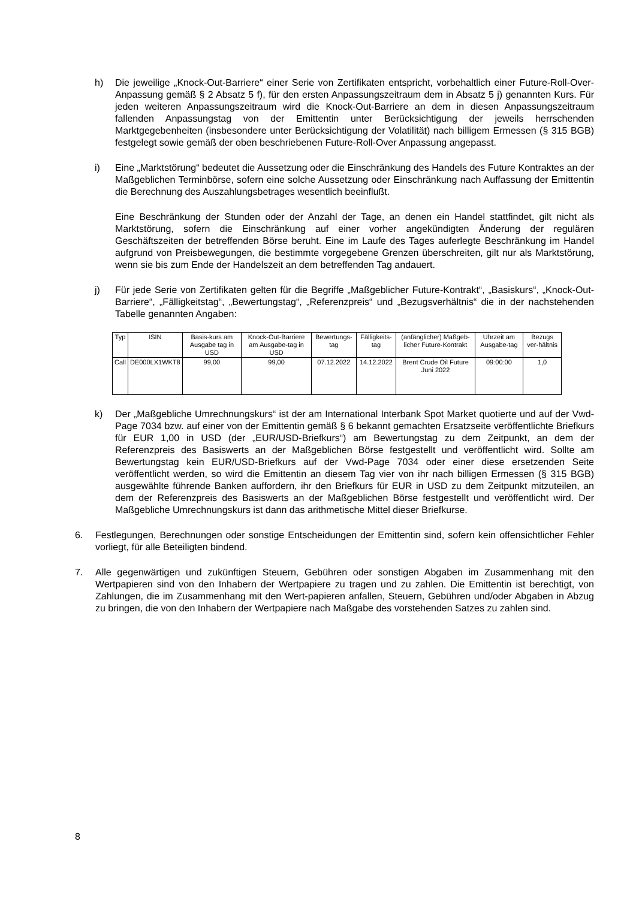h) Die jeweilige „Knock-Out-Barriere“ einer Serie von Zertifikaten entspricht, vorbehaltlich einer Future-Roll-Over-Anpassung gemäß § 2 Absatz 5 f), für den ersten Anpassungszeitraum dem in Absatz 5 j) genannten Kurs. Für jeden weiteren Anpassungszeitraum wird die Knock-Out-Barriere an dem in diesen Anpassungszeitraum fallenden Anpassungstag von der Emittentin unter Berücksichtigung der jeweils herrschenden Marktgegebenheiten (insbesondere unter Berücksichtigung der Volatilität) nach billigem Ermessen (§ 315 BGB) festgelegt sowie gemäß der oben beschriebenen Future-Roll-Over Anpassung angepasst.
i) Eine „Marktstörung“ bedeutet die Aussetzung oder die Einschränkung des Handels des Future Kontraktes an der Maßgeblichen Terminbörse, sofern eine solche Aussetzung oder Einschränkung nach Auffassung der Emittentin die Berechnung des Auszahlungsbetrages wesentlich beeinflußt.
Eine Beschränkung der Stunden oder der Anzahl der Tage, an denen ein Handel stattfindet, gilt nicht als Marktstörung, sofern die Einschränkung auf einer vorher angekündigten Änderung der regulären Geschäftszeiten der betreffenden Börse beruht. Eine im Laufe des Tages auferlegte Beschränkung im Handel aufgrund von Preisbewegungen, die bestimmte vorgegebene Grenzen überschreiten, gilt nur als Marktstörung, wenn sie bis zum Ende der Handelszeit an dem betreffenden Tag andauert.
j) Für jede Serie von Zertifikaten gelten für die Begriffe „Maßgeblicher Future-Kontrakt“, „Basiskurs“, „Knock-Out-Barriere“, „Fälligkeitstag“, „Bewertungstag“, „Referenzpreis“ und „Bezugsverhältnis“ die in der nachstehenden Tabelle genannten Angaben:
| Typ | ISIN | Basis-kurs am Ausgabe tag in USD | Knock-Out-Barriere am Ausgabe-tag in USD | Bewertungs-tag | Fälligkeits-tag | (anfänglicher) Maßgeb-licher Future-Kontrakt | Uhrzeit am Ausgabe-tag | Bezugs ver-hältnis |
| --- | --- | --- | --- | --- | --- | --- | --- | --- |
| Call | DE000LX1WKT8 | 99,00 | 99,00 | 07.12.2022 | 14.12.2022 | Brent Crude Oil Future Juni 2022 | 09:00:00 | 1,0 |
k) Der „Maßgebliche Umrechnungskurs“ ist der am International Interbank Spot Market quotierte und auf der Vwd-Page 7034 bzw. auf einer von der Emittentin gemäß § 6 bekannt gemachten Ersatzseite veröffentlichte Briefkurs für EUR 1,00 in USD (der „EUR/USD-Briefkurs“) am Bewertungstag zu dem Zeitpunkt, an dem der Referenzpreis des Basiswerts an der Maßgeblichen Börse festgestellt und veröffentlicht wird. Sollte am Bewertungstag kein EUR/USD-Briefkurs auf der Vwd-Page 7034 oder einer diese ersetzenden Seite veröffentlicht werden, so wird die Emittentin an diesem Tag vier von ihr nach billigen Ermessen (§ 315 BGB) ausgewählte führende Banken auffordern, ihr den Briefkurs für EUR in USD zu dem Zeitpunkt mitzuteilen, an dem der Referenzpreis des Basiswerts an der Maßgeblichen Börse festgestellt und veröffentlicht wird. Der Maßgebliche Umrechnungskurs ist dann das arithmetische Mittel dieser Briefkurse.
6. Festlegungen, Berechnungen oder sonstige Entscheidungen der Emittentin sind, sofern kein offensichtlicher Fehler vorliegt, für alle Beteiligten bindend.
7. Alle gegenwärtigen und zukünftigen Steuern, Gebühren oder sonstigen Abgaben im Zusammenhang mit den Wertpapieren sind von den Inhabern der Wertpapiere zu tragen und zu zahlen. Die Emittentin ist berechtigt, von Zahlungen, die im Zusammenhang mit den Wert-papieren anfallen, Steuern, Gebühren und/oder Abgaben in Abzug zu bringen, die von den Inhabern der Wertpapiere nach Maßgabe des vorstehenden Satzes zu zahlen sind.
8